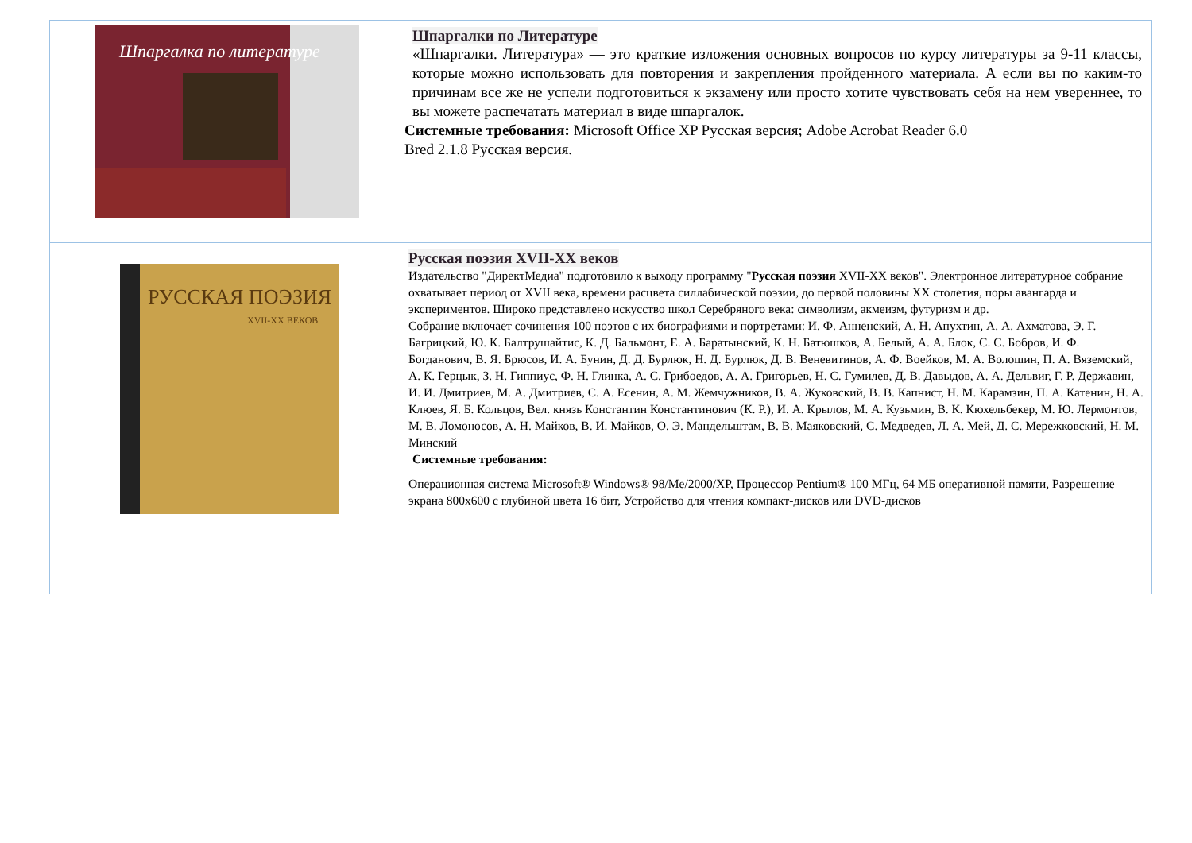| Шпаргалка по литературе | Шпаргалки по Литературе «Шпаргалки. Литература» — это краткие изложения основных вопросов по курсу литературы за 9-11 классы, которые можно использовать для повторения и закрепления пройденного материала. А если вы по каким-то причинам все же не успели подготовиться к экзамену или просто хотите чувствовать себя на нем увереннее, то вы можете распечатать материал в виде шпаргалок. Системные требования: Microsoft Office XP Русская версия; Adobe Acrobat Reader 6.0 Bred 2.1.8 Русская версия. |
| РУССКАЯ ПОЭЗИЯ XVII-XX ВЕКОВ | Русская поэзия XVII-XX веков Издательство "ДиректМедиа" подготовило к выходу программу " Русская поэзия XVII-XX веков". Электронное литературное собрание охватывает период от XVII века, времени расцвета силлабической поэзии, до первой половины XX столетия, поры авангарда и экспериментов. Широко представлено искусство школ Серебряного века: символизм, акмеизм, футуризм и др. Собрание включает сочинения 100 поэтов с их биографиями и портретами: И. Ф. Анненский, А. Н. Апухтин, А. А. Ахматова, Э. Г. Багрицкий, Ю. К. Балтрушайтис, К. Д. Бальмонт, Е. А. Баратынский, К. Н. Батюшков, А. Белый, А. А. Блок, С. С. Бобров, И. Ф. Богданович, В. Я. Брюсов, И. А. Бунин, Д. Д. Бурлюк, Н. Д. Бурлюк, Д. В. Веневитинов, А. Ф. Воейков, М. А. Волошин, П. А. Вяземский, А. К. Герцык, З. Н. Гиппиус, Ф. Н. Глинка, А. С. Грибоедов, А. А. Григорьев, Н. С. Гумилев, Д. В. Давыдов, А. А. Дельвиг, Г. Р. Державин, И. И. Дмитриев, М. А. Дмитриев, С. А. Есенин, А. М. Жемчужников, В. А. Жуковский, В. В. Капнист, Н. М. Карамзин, П. А. Катенин, Н. А. Клюев, Я. Б. Кольцов, Вел. князь Константин Константинович (К. Р.), И. А. Крылов, М. А. Кузьмин, В. К. Кюхельбекер, М. Ю. Лермонтов, М. В. Ломоносов, А. Н. Майков, В. И. Майков, О. Э. Мандельштам, В. В. Маяковский, С. Медведев, Л. А. Мей, Д. С. Мережковский, Н. М. Минский Системные требования: Операционная система Microsoft® Windows® 98/Me/2000/XP, Процессор Pentium® 100 МГц, 64 МБ оперативной памяти, Разрешение экрана 800x600 с глубиной цвета 16 бит, Устройство для чтения компакт-дисков или DVD-дисков |